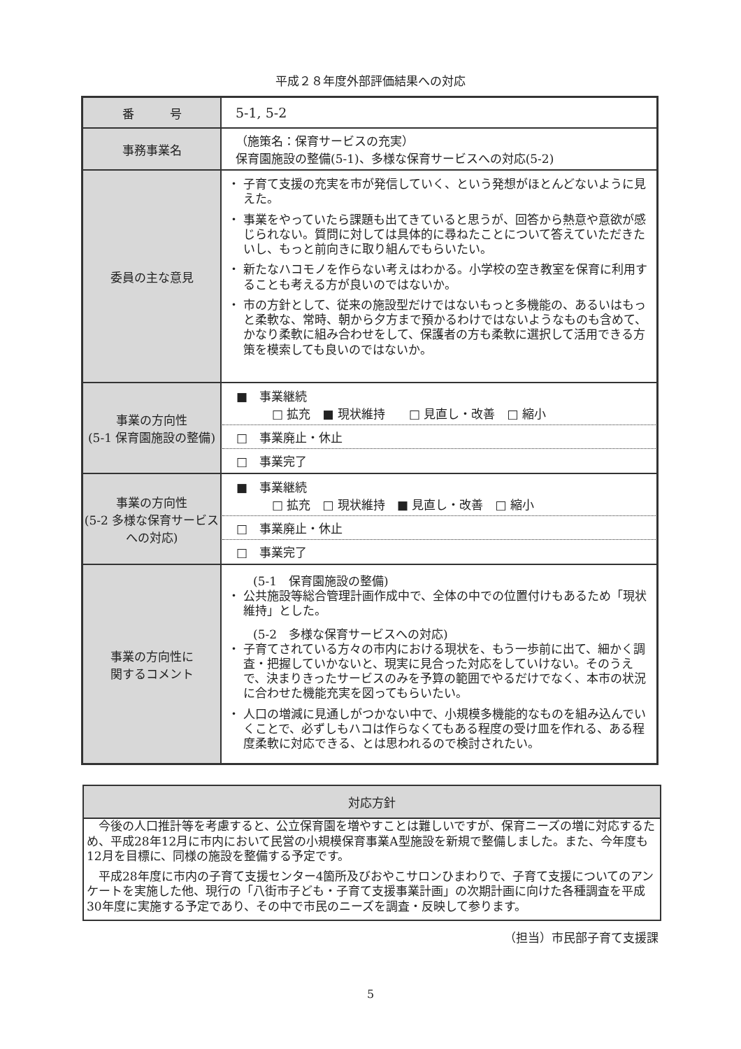平成２８年度外部評価結果への対応
| 番 号 | 5-1, 5-2 |
| 事務事業名 | （施策名：保育サービスの充実） 保育園施設の整備(5-1)、多様な保育サービスへの対応(5-2) |
| 委員の主な意見 | 子育て支援の充実を市が発信していく、という発想がほとんどないように見えた。 事業をやっていたら課題も出てきていると思うが、回答から熱意や意欲が感じられない。質問に対しては具体的に尋ねたことについて答えていただきたいし、もっと前向きに取り組んでもらいたい。 新たなハコモノを作らない考えはわかる。小学校の空き教室を保育に利用することも考える方が良いのではないか。 市の方針として、従来の施設型だけではないもっと多機能の、あるいはもっと柔軟な、常時、朝から夕方まで預かるわけではないようなものも含めて、かなり柔軟に組み合わせをして、保護者の方も柔軟に選択して活用できる方策を模索しても良いのではないか。 |
| 事業の方向性 (5-1 保育園施設の整備) | ■ 事業継続 □ 拡充 ■ 現状維持 □ 見直し・改善 □ 縮小 □ 事業廃止・休止 □ 事業完了 |
| 事業の方向性 (5-2 多様な保育サービスへの対応) | ■ 事業継続 □ 拡充 □ 現状維持 ■ 見直し・改善 □ 縮小 □ 事業廃止・休止 □ 事業完了 |
| 事業の方向性に 関するコメント | (5-1 保育園施設の整備) 公共施設等総合管理計画作成中で、全体の中での位置付けもあるため「現状維持」とした。 (5-2 多様な保育サービスへの対応) 子育てされている方々の市内における現状を、もう一歩前に出て、細かく調査・把握していかないと、現実に見合った対応をしていけない。そのうえで、決まりきったサービスのみを予算の範囲でやるだけでなく、本市の状況に合わせた機能充実を図ってもらいたい。 人口の増減に見通しがつかない中で、小規模多機能的なものを組み込んでいくことで、必ずしもハコは作らなくてもある程度の受け皿を作れる、ある程度柔軟に対応できる、とは思われるので検討されたい。 |
対応方針
今後の人口推計等を考慮すると、公立保育園を増やすことは難しいですが、保育ニーズの増に対応するため、平成28年12月に市内において民営の小規模保育事業A型施設を新規で整備しました。また、今年度も12月を目標に、同様の施設を整備する予定です。
平成28年度に市内の子育て支援センター4箇所及びおやこサロンひまわりで、子育て支援についてのアンケートを実施した他、現行の「八街市子ども・子育て支援事業計画」の次期計画に向けた各種調査を平成30年度に実施する予定であり、その中で市民のニーズを調査・反映して参ります。
（担当）市民部子育て支援課
5